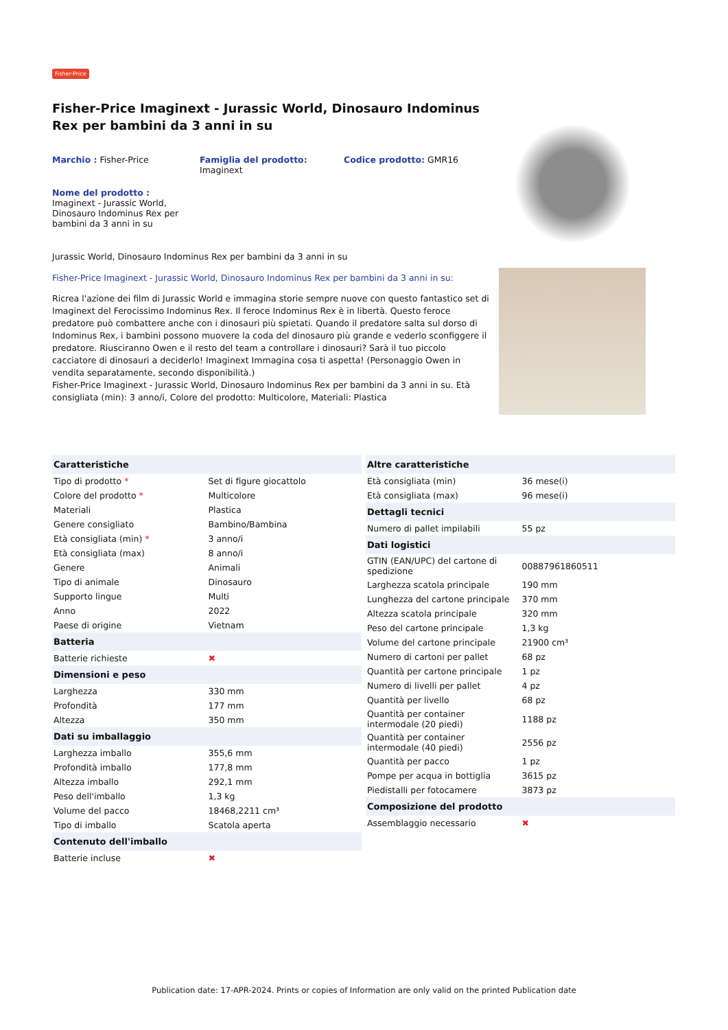Fisher-Price
Fisher-Price Imaginext - Jurassic World, Dinosauro Indominus Rex per bambini da 3 anni in su
Marchio : Fisher-Price Famiglia del prodotto:
Imaginext
Codice prodotto: GMR16
Nome del prodotto :
Imaginext - Jurassic World, Dinosauro Indominus Rex per bambini da 3 anni in su
Jurassic World, Dinosauro Indominus Rex per bambini da 3 anni in su
Fisher-Price Imaginext - Jurassic World, Dinosauro Indominus Rex per bambini da 3 anni in su:
Ricrea l'azione dei film di Jurassic World e immagina storie sempre nuove con questo fantastico set di Imaginext del Ferocissimo Indominus Rex. Il feroce Indominus Rex è in libertà. Questo feroce predatore può combattere anche con i dinosauri più spietati. Quando il predatore salta sul dorso di Indominus Rex, i bambini possono muovere la coda del dinosauro più grande e vederlo sconfiggere il predatore. Riusciranno Owen e il resto del team a controllare i dinosauri? Sarà il tuo piccolo cacciatore di dinosauri a deciderlo! Imaginext Immagina cosa ti aspetta! (Personaggio Owen in vendita separatamente, secondo disponibilità.)
Fisher-Price Imaginext - Jurassic World, Dinosauro Indominus Rex per bambini da 3 anni in su. Età consigliata (min): 3 anno/i, Colore del prodotto: Multicolore, Materiali: Plastica
| Caratteristiche | |
| --- | --- |
| Tipo di prodotto * | Set di figure giocattolo |
| Colore del prodotto * | Multicolore |
| Materiali | Plastica |
| Genere consigliato | Bambino/Bambina |
| Età consigliata (min) * | 3 anno/i |
| Età consigliata (max) | 8 anno/i |
| Genere | Animali |
| Tipo di animale | Dinosauro |
| Supporto lingue | Multi |
| Anno | 2022 |
| Paese di origine | Vietnam |
| Batteria | |
| Batterie richieste | ✖ |
| Dimensioni e peso | |
| Larghezza | 330 mm |
| Profondità | 177 mm |
| Altezza | 350 mm |
| Dati su imballaggio | |
| Larghezza imballo | 355,6 mm |
| Profondità imballo | 177,8 mm |
| Altezza imballo | 292,1 mm |
| Peso dell'imballo | 1,3 kg |
| Volume del pacco | 18468,2211 cm³ |
| Tipo di imballo | Scatola aperta |
| Contenuto dell'imballo | |
| Batterie incluse | ✖ |
| Altre caratteristiche | |
| --- | --- |
| Età consigliata (min) | 36 mese(i) |
| Età consigliata (max) | 96 mese(i) |
| Dettagli tecnici | |
| Numero di pallet impilabili | 55 pz |
| Dati logistici | |
| GTIN (EAN/UPC) del cartone di spedizione | 00887961860511 |
| Larghezza scatola principale | 190 mm |
| Lunghezza del cartone principale | 370 mm |
| Altezza scatola principale | 320 mm |
| Peso del cartone principale | 1,3 kg |
| Volume del cartone principale | 21900 cm³ |
| Numero di cartoni per pallet | 68 pz |
| Quantità per cartone principale | 1 pz |
| Numero di livelli per pallet | 4 pz |
| Quantità per livello | 68 pz |
| Quantità per container intermodale (20 piedi) | 1188 pz |
| Quantità per container intermodale (40 piedi) | 2556 pz |
| Quantità per pacco | 1 pz |
| Pompe per acqua in bottiglia | 3615 pz |
| Piedistalli per fotocamere | 3873 pz |
| Composizione del prodotto | |
| Assemblaggio necessario | ✖ |
Publication date: 17-APR-2024. Prints or copies of Information are only valid on the printed Publication date